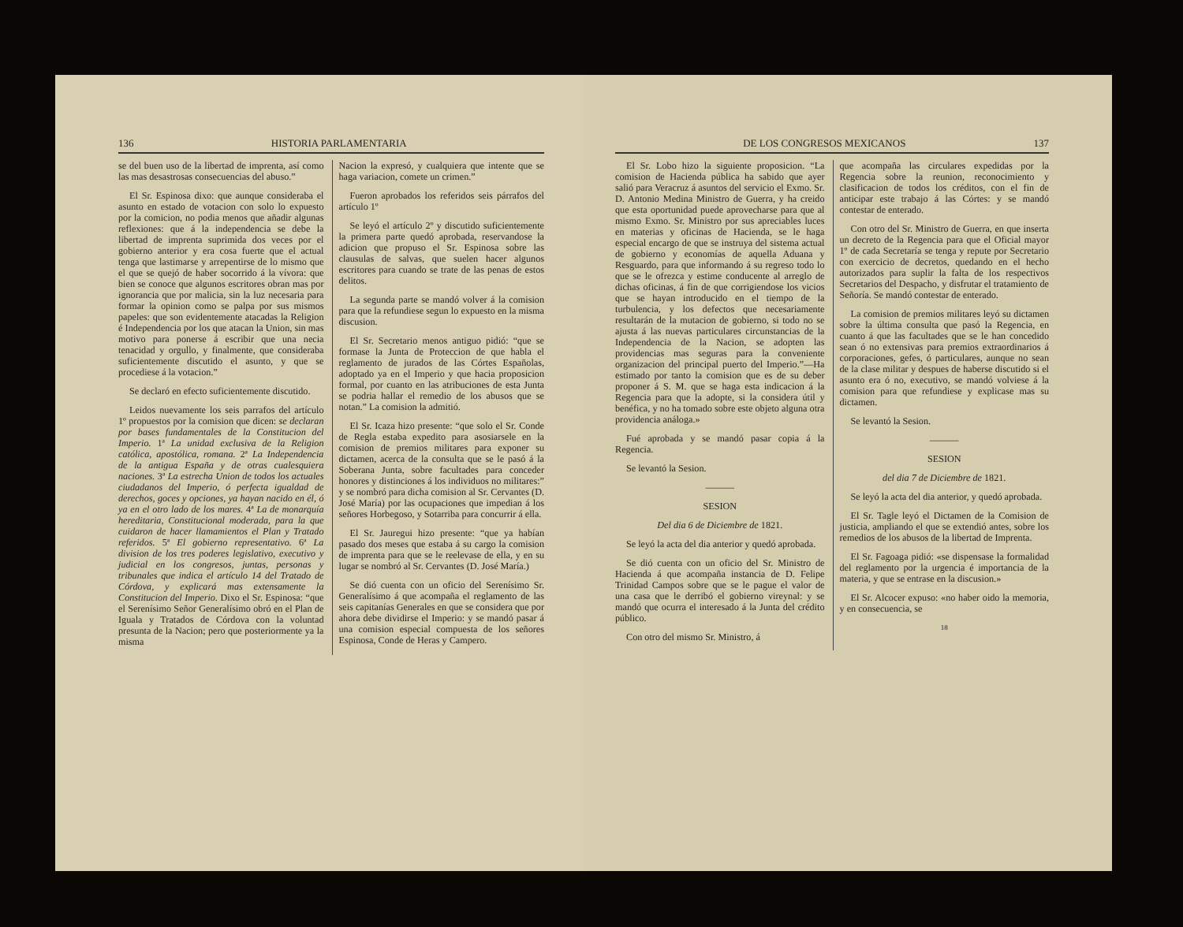136 HISTORIA PARLAMENTARIA
se del buen uso de la libertad de imprenta, así como las mas desastrosas consecuencias del abuso.”
El Sr. Espinosa dixo: que aunque consideraba el asunto en estado de votacion con solo lo expuesto por la comicion, no podia menos que añadir algunas reflexiones: que á la independencia se debe la libertad de imprenta suprimida dos veces por el gobierno anterior y era cosa fuerte que el actual tenga que lastimarse y arrepentirse de lo mismo que el que se quejó de haber socorrido á la vívora: que bien se conoce que algunos escritores obran mas por ignorancia que por malicia, sin la luz necesaria para formar la opinion como se palpa por sus mismos papeles: que son evidentemente atacadas la Religion é Independencia por los que atacan la Union, sin mas motivo para ponerse á escribir que una necia tenacidad y orgullo, y finalmente, que consideraba suficientemente discutido el asunto, y que se procediese á la votacion.”
Se declaró en efecto suficientemente discutido.
Leidos nuevamente los seis parrafos del artículo 1º propuestos por la comision que dicen: se declaran por bases fundamentales de la Constitucion del Imperio. 1ª La unidad exclusiva de la Religion católica, apostólica, romana. 2ª La Independencia de la antigua España y de otras cualesquiera naciones. 3ª La estrecha Union de todos los actuales ciudadanos del Imperio, ó perfecta igualdad de derechos, goces y opciones, ya hayan nacido en él, ó ya en el otro lado de los mares. 4ª La de monarquía hereditaria, Constitucional moderada, para la que cuidaron de hacer llamamientos el Plan y Tratado referidos. 5ª El gobierno representativo. 6ª La division de los tres poderes legislativo, executivo y judicial en los congresos, juntas, personas y tribunales que indica el artículo 14 del Tratado de Córdova, y explicará mas extensamente la Constitucion del Imperio. Dixo el Sr. Espinosa: “que el Serenísimo Señor Generalísimo obró en el Plan de Iguala y Tratados de Córdova con la voluntad presunta de la Nacion; pero que posteriormente ya la misma
Nacion la expresó, y cualquiera que intente que se haga variacion, comete un crimen.”
Fueron aprobados los referidos seis párrafos del artículo 1º
Se leyó el artículo 2º y discutido suficientemente la primera parte quedó aprobada, reservandose la adicion que propuso el Sr. Espinosa sobre las clausulas de salvas, que suelen hacer algunos escritores para cuando se trate de las penas de estos delitos.
La segunda parte se mandó volver á la comision para que la refundiese segun lo expuesto en la misma discusion.
El Sr. Secretario menos antiguo pidió: “que se formase la Junta de Proteccion de que habla el reglamento de jurados de las Córtes Españolas, adoptado ya en el Imperio y que hacia proposicion formal, por cuanto en las atribuciones de esta Junta se podria hallar el remedio de los abusos que se notan.” La comision la admitió.
El Sr. Icaza hizo presente: “que solo el Sr. Conde de Regla estaba expedito para asosiarsele en la comision de premios militares para exponer su dictamen, acerca de la consulta que se le pasó á la Soberana Junta, sobre facultades para conceder honores y distinciones á los individuos no militares:” y se nombró para dicha comision al Sr. Cervantes (D. José María) por las ocupaciones que impedian á los señores Horbegoso, y Sotarriba para concurrir á ella.
El Sr. Jauregui hizo presente: “que ya habían pasado dos meses que estaba á su cargo la comision de imprenta para que se le reelevase de ella, y en su lugar se nombró al Sr. Cervantes (D. José María.)
Se dió cuenta con un oficio del Serenísimo Sr. Generalísimo á que acompaña el reglamento de las seis capitanías Generales en que se considera que por ahora debe dividirse el Imperio: y se mandó pasar á una comision especial compuesta de los señores Espinosa, Conde de Heras y Campero.
DE LOS CONGRESOS MEXICANOS 137
El Sr. Lobo hizo la siguiente proposicion. “La comision de Hacienda pública ha sabido que ayer salió para Veracruz á asuntos del servicio el Exmo. Sr. D. Antonio Medina Ministro de Guerra, y ha creido que esta oportunidad puede aprovecharse para que al mismo Exmo. Sr. Ministro por sus apreciables luces en materias y oficinas de Hacienda, se le haga especial encargo de que se instruya del sistema actual de gobierno y economías de aquella Aduana y Resguardo, para que informando á su regreso todo lo que se le ofrezca y estime conducente al arreglo de dichas oficinas, á fin de que corrigiendose los vicios que se hayan introducido en el tiempo de la turbulencia, y los defectos que necesariamente resultarán de la mutacion de gobierno, si todo no se ajusta á las nuevas particulares circunstancias de la Independencia de la Nacion, se adopten las providencias mas seguras para la conveniente organizacion del principal puerto del Imperio.”—Ha estimado por tanto la comision que es de su deber proponer á S. M. que se haga esta indicacion á la Regencia para que la adopte, si la considera útil y benéfica, y no ha tomado sobre este objeto alguna otra providencia análoga.»
Fué aprobada y se mandó pasar copia á la Regencia.
Se levantó la Sesion.
———
SESION
Del dia 6 de Diciembre de 1821.
Se leyó la acta del dia anterior y quedó aprobada.
Se dió cuenta con un oficio del Sr. Ministro de Hacienda á que acompaña instancia de D. Felipe Trinidad Campos sobre que se le pague el valor de una casa que le derribó el gobierno vireynal: y se mandó que ocurra el interesado á la Junta del crédito público.
Con otro del mismo Sr. Ministro, á
que acompaña las circulares expedidas por la Regencia sobre la reunion, reconocimiento y clasificacion de todos los créditos, con el fin de anticipar este trabajo á las Córtes: y se mandó contestar de enterado.
Con otro del Sr. Ministro de Guerra, en que inserta un decreto de la Regencia para que el Oficial mayor 1º de cada Secretaría se tenga y repute por Secretario con exercicio de decretos, quedando en el hecho autorizados para suplir la falta de los respectivos Secretarios del Despacho, y disfrutar el tratamiento de Señoría. Se mandó contestar de enterado.
La comision de premios militares leyó su dictamen sobre la última consulta que pasó la Regencia, en cuanto á que las facultades que se le han concedido sean ó no extensivas para premios extraordinarios á corporaciones, gefes, ó particulares, aunque no sean de la clase militar y despues de haberse discutido si el asunto era ó no, executivo, se mandó volviese á la comision para que refundiese y explicase mas su dictamen.
Se levantó la Sesion.
———
SESION
del dia 7 de Diciembre de 1821.
Se leyó la acta del dia anterior, y quedó aprobada.
El Sr. Tagle leyó el Dictamen de la Comision de justicia, ampliando el que se extendió antes, sobre los remedios de los abusos de la libertad de Imprenta.
El Sr. Fagoaga pidió: «se dispensase la formalidad del reglamento por la urgencia é importancia de la materia, y que se entrase en la discusion.»
El Sr. Alcocer expuso: «no haber oido la memoria, y en consecuencia, se
18